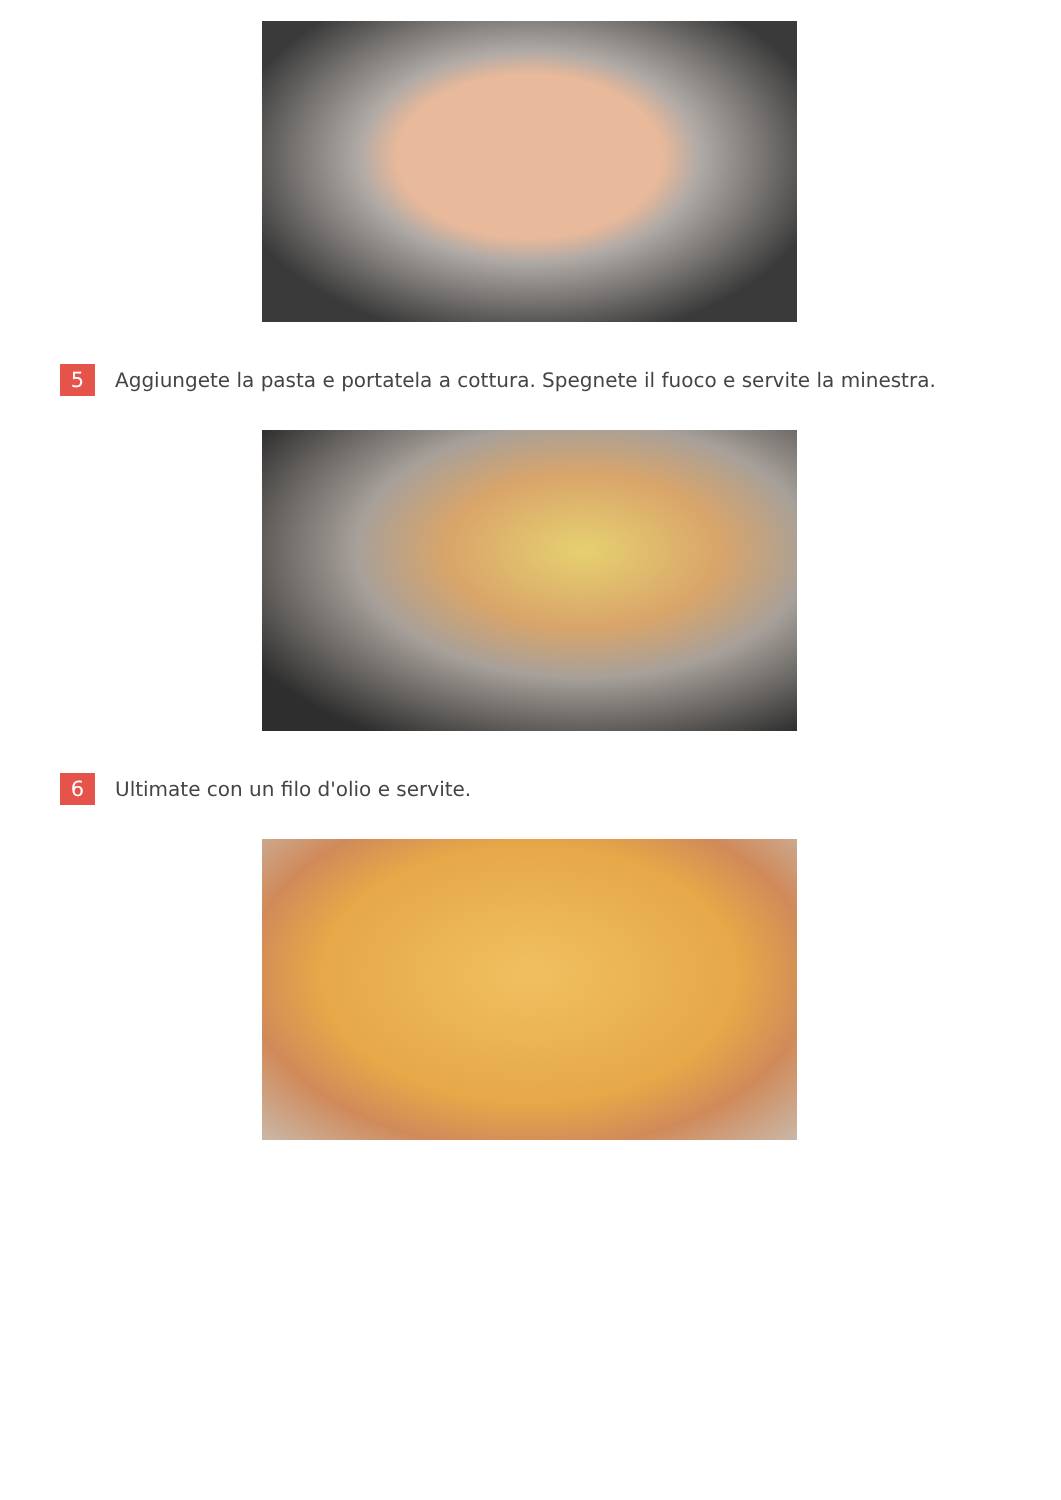5
Aggiungete la pasta e portatela a cottura. Spegnete il fuoco e servite la minestra.
6
Ultimate con un filo d'olio e servite.